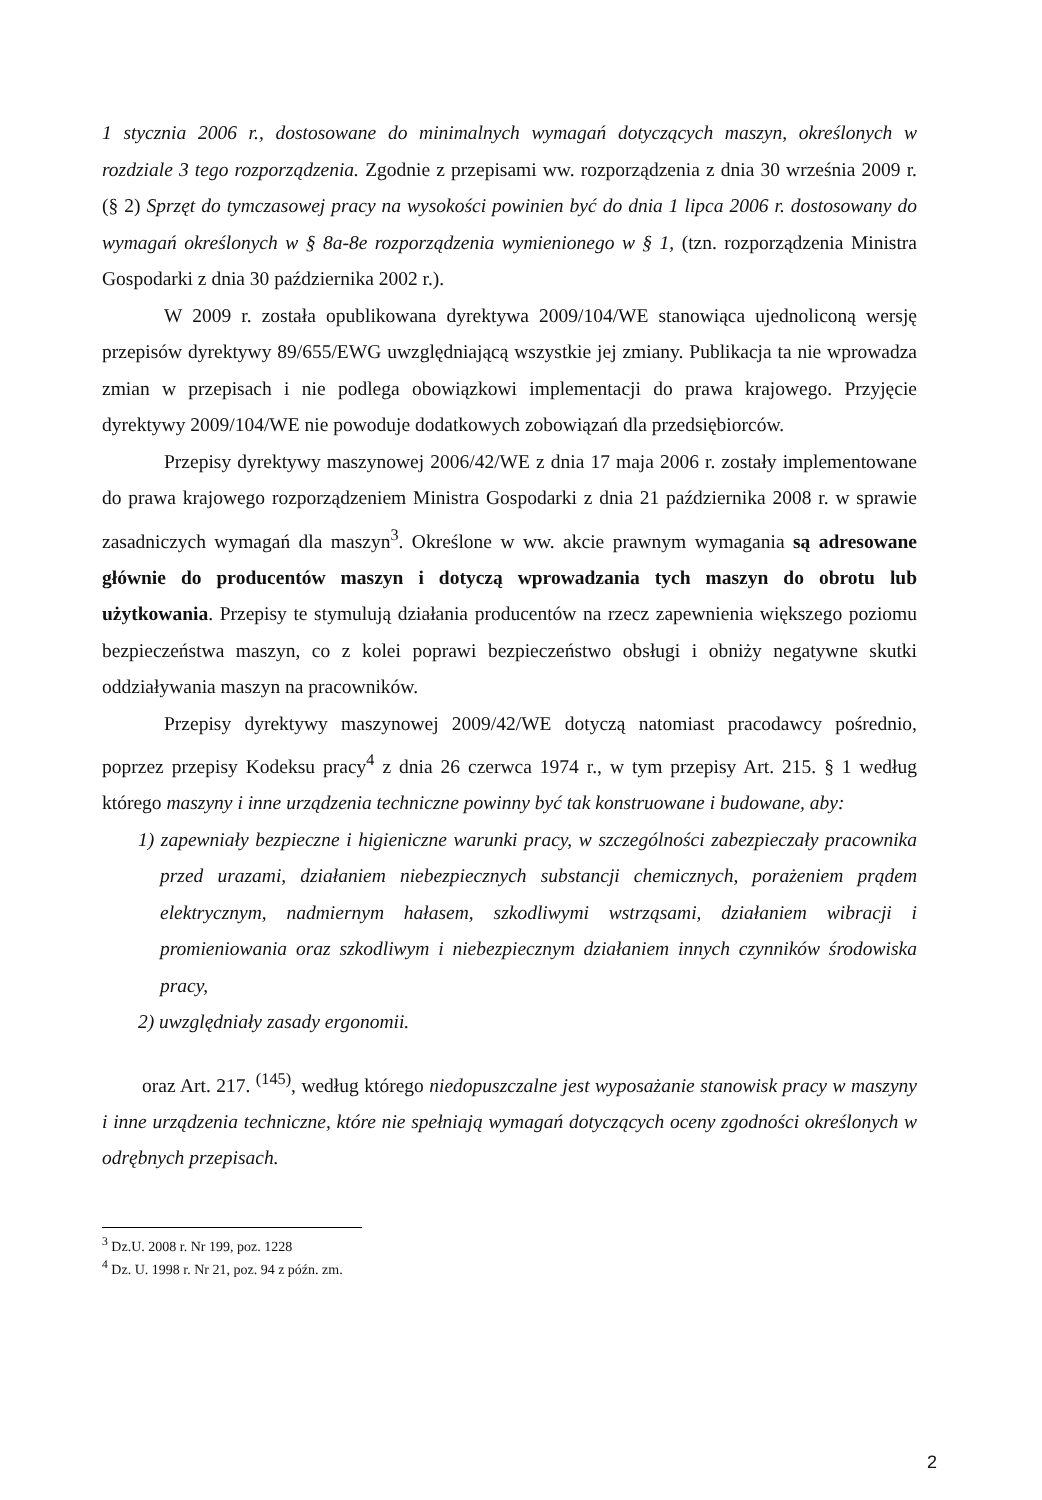1 stycznia 2006 r., dostosowane do minimalnych wymagań dotyczących maszyn, określonych w rozdziale 3 tego rozporządzenia. Zgodnie z przepisami ww. rozporządzenia z dnia 30 września 2009 r. (§ 2) Sprzęt do tymczasowej pracy na wysokości powinien być do dnia 1 lipca 2006 r. dostosowany do wymagań określonych w § 8a-8e rozporządzenia wymienionego w § 1, (tzn. rozporządzenia Ministra Gospodarki z dnia 30 października 2002 r.).
W 2009 r. została opublikowana dyrektywa 2009/104/WE stanowiąca ujednoliconą wersję przepisów dyrektywy 89/655/EWG uwzględniającą wszystkie jej zmiany. Publikacja ta nie wprowadza zmian w przepisach i nie podlega obowiązkowi implementacji do prawa krajowego. Przyjęcie dyrektywy 2009/104/WE nie powoduje dodatkowych zobowiązań dla przedsiębiorców.
Przepisy dyrektywy maszynowej 2006/42/WE z dnia 17 maja 2006 r. zostały implementowane do prawa krajowego rozporządzeniem Ministra Gospodarki z dnia 21 października 2008 r. w sprawie zasadniczych wymagań dla maszyn<sup>3</sup>. Określone w ww. akcie prawnym wymagania są adresowane głównie do producentów maszyn i dotyczą wprowadzania tych maszyn do obrotu lub użytkowania. Przepisy te stymulują działania producentów na rzecz zapewnienia większego poziomu bezpieczeństwa maszyn, co z kolei poprawi bezpieczeństwo obsługi i obniży negatywne skutki oddziaływania maszyn na pracowników.
Przepisy dyrektywy maszynowej 2009/42/WE dotyczą natomiast pracodawcy pośrednio, poprzez przepisy Kodeksu pracy<sup>4</sup> z dnia 26 czerwca 1974 r., w tym przepisy Art. 215. § 1 według którego maszyny i inne urządzenia techniczne powinny być tak konstruowane i budowane, aby:
1) zapewniały bezpieczne i higieniczne warunki pracy, w szczególności zabezpieczały pracownika przed urazami, działaniem niebezpiecznych substancji chemicznych, porażeniem prądem elektrycznym, nadmiernym hałasem, szkodliwymi wstrząsami, działaniem wibracji i promieniowania oraz szkodliwym i niebezpiecznym działaniem innych czynników środowiska pracy,
2) uwzględniały zasady ergonomii.
oraz Art. 217. <sup>(145)</sup>, według którego niedopuszczalne jest wyposażanie stanowisk pracy w maszyny i inne urządzenia techniczne, które nie spełniają wymagań dotyczących oceny zgodności określonych w odrębnych przepisach.
<sup>3</sup> Dz.U. 2008 r. Nr 199, poz. 1228
<sup>4</sup> Dz. U. 1998 r. Nr 21, poz. 94 z późn. zm.
2